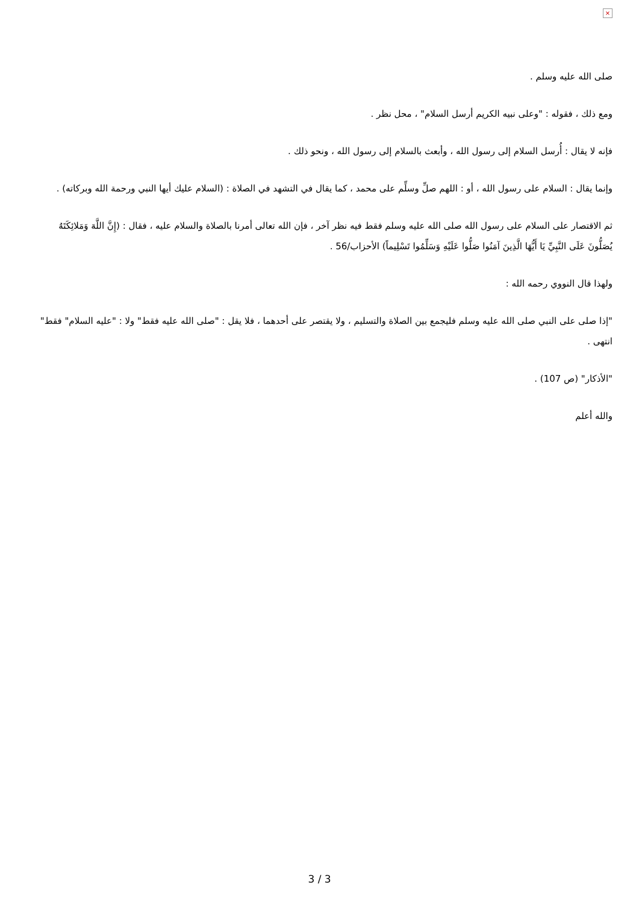×
صلى الله عليه وسلم .
ومع ذلك ، فقوله : "وعلى نبيه الكريم أرسل السلام" ، محل نظر .
فإنه لا يقال : أُرسل السلام إلى رسول الله ، وأبعث بالسلام إلى رسول الله ، ونحو ذلك .
وإنما يقال : السلام على رسول الله ، أو : اللهم صلِّ وسلِّم على محمد ، كما يقال في التشهد في الصلاة : (السلام عليك أيها النبي ورحمة الله وبركاته) .
ثم الاقتصار على السلام على رسول الله صلى الله عليه وسلم فقط فيه نظر آخر ، فإن الله تعالى أمرنا بالصلاة والسلام عليه ، فقال : (إِنَّ اللَّهَ وَمَلائِكَتَهُ يُصَلُّونَ عَلَى النَّبِيِّ يَا أَيُّهَا الَّذِينَ آمَنُوا صَلُّوا عَلَيْهِ وَسَلِّمُوا تَسْلِيماً) الأحزاب/56 .
ولهذا قال النووي رحمه الله :
"إذا صلى على النبي صلى الله عليه وسلم فليجمع بين الصلاة والتسليم ، ولا يقتصر على أحدهما ، فلا يقل : "صلى الله عليه فقط" ولا : "عليه السلام" فقط" انتهى .
"الأذكار" (ص 107) .
والله أعلم
3 / 3